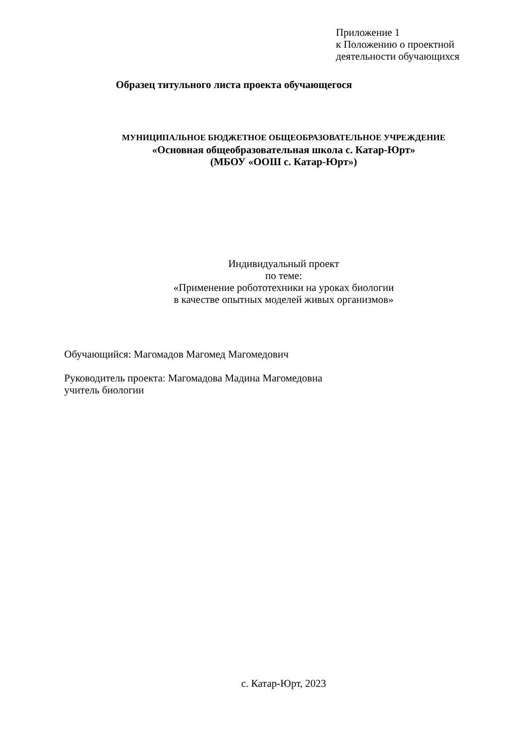Приложение 1
к Положению о проектной
деятельности обучающихся
Образец титульного листа проекта обучающегося
МУНИЦИПАЛЬНОЕ БЮДЖЕТНОЕ ОБЩЕОБРАЗОВАТЕЛЬНОЕ УЧРЕЖДЕНИЕ
«Основная общеобразовательная школа с. Катар-Юрт»
(МБОУ «ООШ с. Катар-Юрт»)
Индивидуальный проект
по теме:
«Применение робототехники на уроках биологии
в качестве опытных моделей живых организмов»
Обучающийся: Магомадов Магомед Магомедович
Руководитель проекта: Магомадова Мадина Магомедовна
учитель биологии
с. Катар-Юрт, 2023